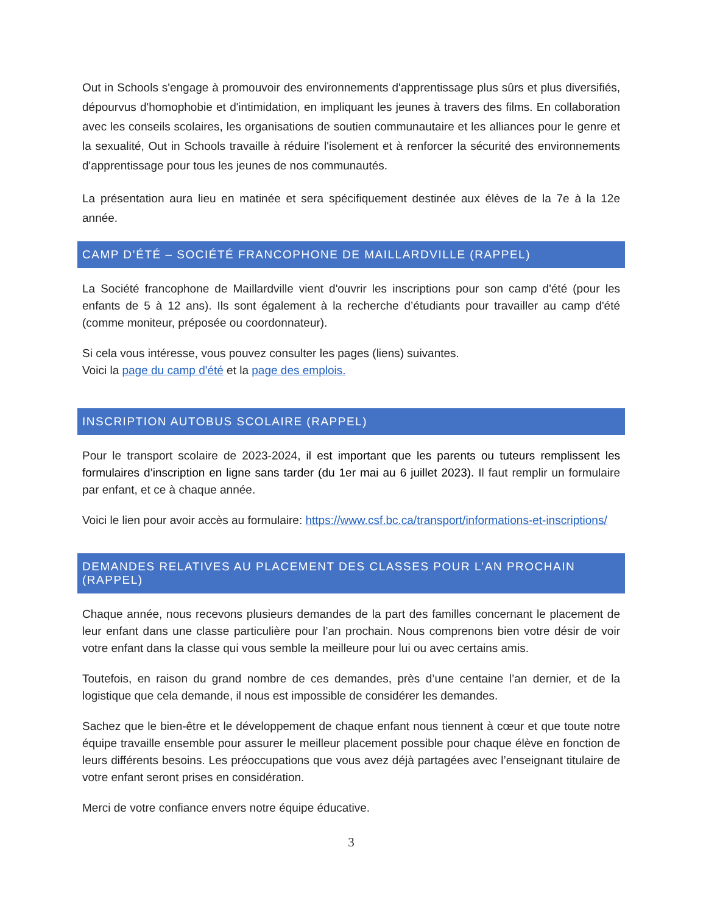Out in Schools s'engage à promouvoir des environnements d'apprentissage plus sûrs et plus diversifiés, dépourvus d'homophobie et d'intimidation, en impliquant les jeunes à travers des films. En collaboration avec les conseils scolaires, les organisations de soutien communautaire et les alliances pour le genre et la sexualité, Out in Schools travaille à réduire l'isolement et à renforcer la sécurité des environnements d'apprentissage pour tous les jeunes de nos communautés.
La présentation aura lieu en matinée et sera spécifiquement destinée aux élèves de la 7e à la 12e année.
CAMP D’ÉTÉ – SOCIÉTÉ FRANCOPHONE DE MAILLARDVILLE (RAPPEL)
La Société francophone de Maillardville vient d'ouvrir les inscriptions pour son camp d'été (pour les enfants de 5 à 12 ans). Ils sont également à la recherche d’étudiants pour travailler au camp d'été (comme moniteur, préposée ou coordonnateur).
Si cela vous intéresse, vous pouvez consulter les pages (liens) suivantes.
Voici la page du camp d'été et la page des emplois.
INSCRIPTION AUTOBUS SCOLAIRE (RAPPEL)
Pour le transport scolaire de 2023-2024, il est important que les parents ou tuteurs remplissent les formulaires d’inscription en ligne sans tarder (du 1er mai au 6 juillet 2023). Il faut remplir un formulaire par enfant, et ce à chaque année.
Voici le lien pour avoir accès au formulaire: https://www.csf.bc.ca/transport/informations-et-inscriptions/
DEMANDES RELATIVES AU PLACEMENT DES CLASSES POUR L’AN PROCHAIN (RAPPEL)
Chaque année, nous recevons plusieurs demandes de la part des familles concernant le placement de leur enfant dans une classe particulière pour l’an prochain. Nous comprenons bien votre désir de voir votre enfant dans la classe qui vous semble la meilleure pour lui ou avec certains amis.
Toutefois, en raison du grand nombre de ces demandes, près d’une centaine l’an dernier, et de la logistique que cela demande, il nous est impossible de considérer les demandes.
Sachez que le bien-être et le développement de chaque enfant nous tiennent à cœur et que toute notre équipe travaille ensemble pour assurer le meilleur placement possible pour chaque élève en fonction de leurs différents besoins. Les préoccupations que vous avez déjà partagées avec l’enseignant titulaire de votre enfant seront prises en considération.
Merci de votre confiance envers notre équipe éducative.
3